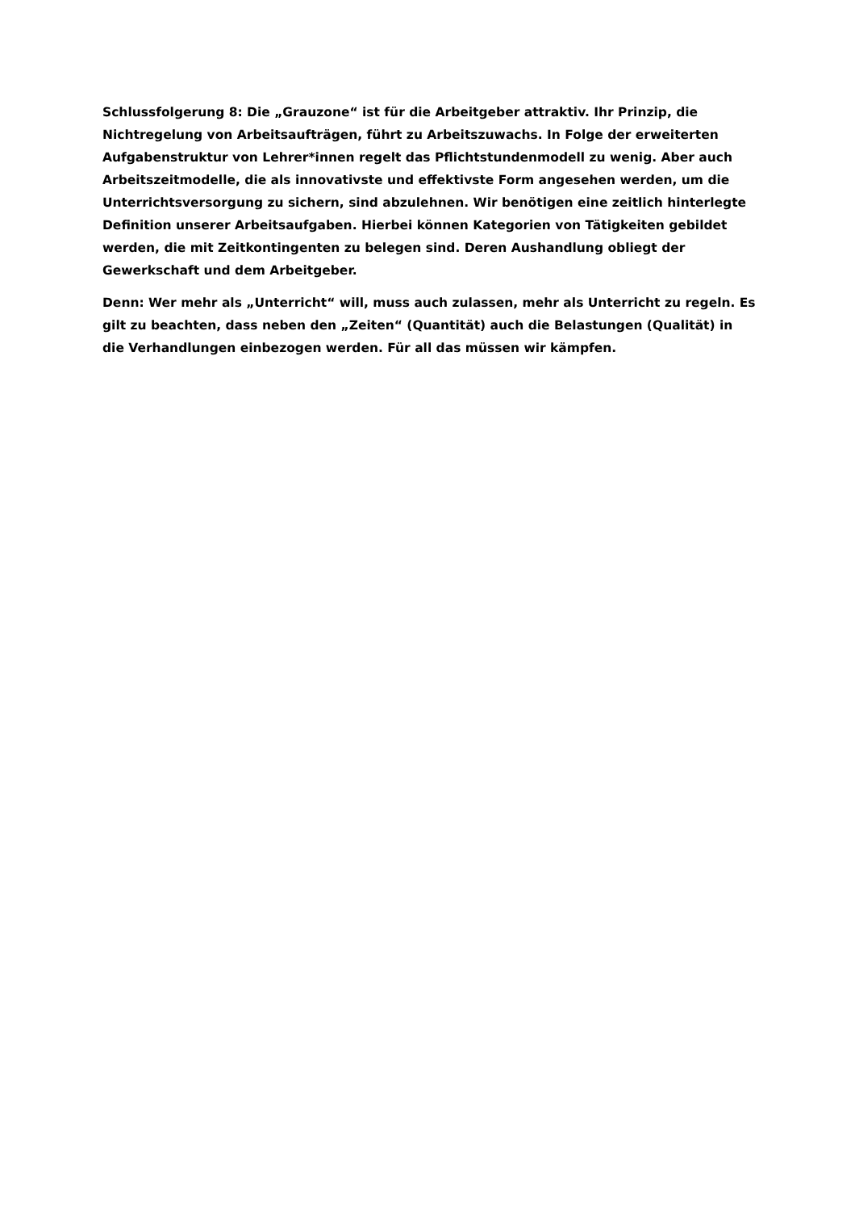Schlussfolgerung 8: Die „Grauzone“ ist für die Arbeitgeber attraktiv. Ihr Prinzip, die Nichtregelung von Arbeitsaufträgen, führt zu Arbeitszuwachs. In Folge der erweiterten Aufgabenstruktur von Lehrer*innen regelt das Pflichtstundenmodell zu wenig. Aber auch Arbeitszeitmodelle, die als innovativste und effektivste Form angesehen werden, um die Unterrichtsversorgung zu sichern, sind abzulehnen. Wir benötigen eine zeitlich hinterlegte Definition unserer Arbeitsaufgaben. Hierbei können Kategorien von Tätigkeiten gebildet werden, die mit Zeitkontingenten zu belegen sind. Deren Aushandlung obliegt der Gewerkschaft und dem Arbeitgeber.
Denn: Wer mehr als „Unterricht“ will, muss auch zulassen, mehr als Unterricht zu regeln. Es gilt zu beachten, dass neben den „Zeiten“ (Quantität) auch die Belastungen (Qualität) in die Verhandlungen einbezogen werden. Für all das müssen wir kämpfen.